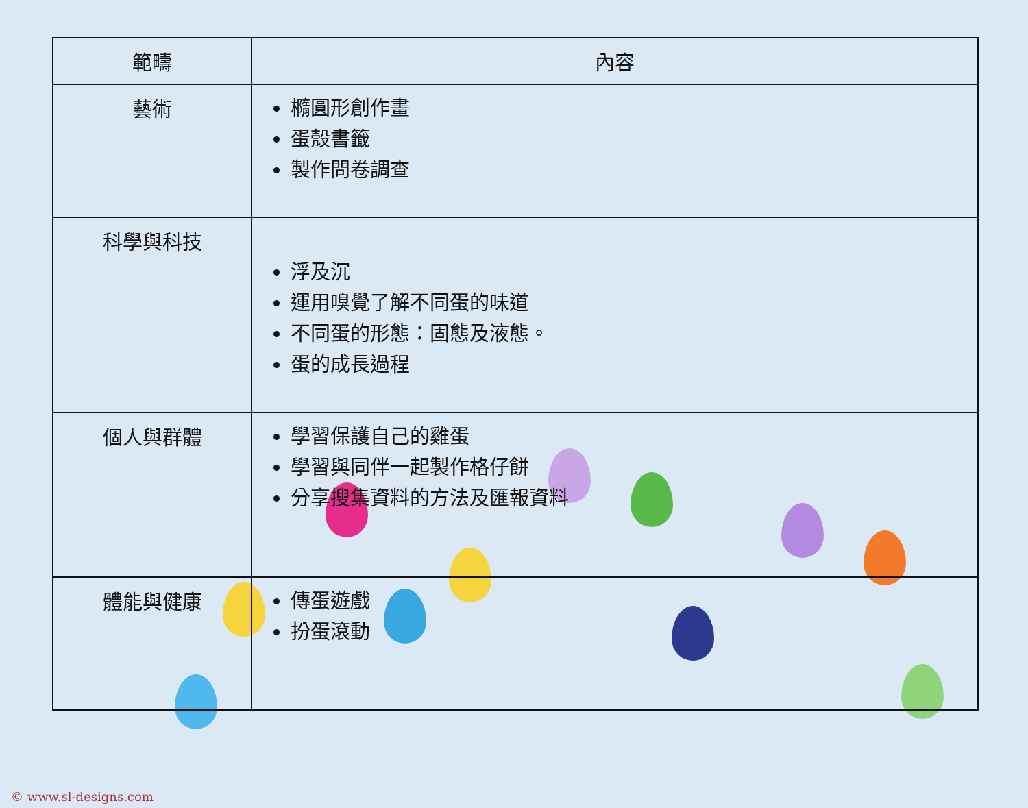| 範疇 | 內容 |
| --- | --- |
| 藝術 | 橢圓形創作畫 蛋殼書籤 製作問卷調查 |
| 科學與科技 | 浮及沉 運用嗅覺了解不同蛋的味道 不同蛋的形態：固態及液態。 蛋的成長過程 |
| 個人與群體 | 學習保護自己的雞蛋 學習與同伴一起製作格仔餅 分享搜集資料的方法及匯報資料 |
| 體能與健康 | 傳蛋遊戲 扮蛋滾動 |
© www.sl-designs.com